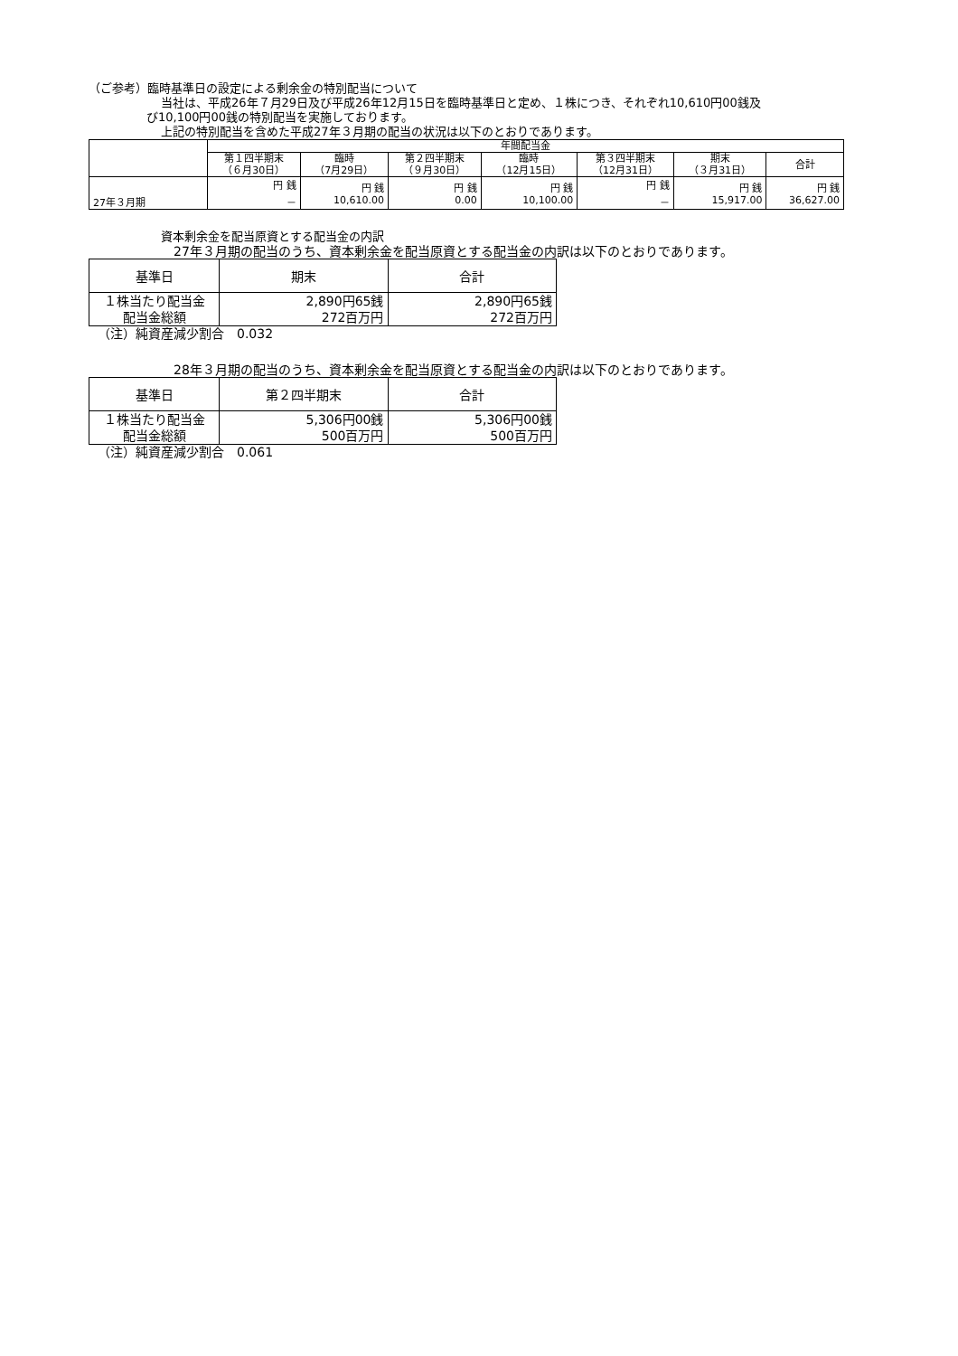（ご参考）臨時基準日の設定による剰余金の特別配当について
当社は、平成26年７月29日及び平成26年12月15日を臨時基準日と定め、１株につき、それぞれ10,610円00銭及
び10,100円00銭の特別配当を実施しております。
上記の特別配当を含めた平成27年３月期の配当の状況は以下のとおりであります。
| | 年間配当金 | | | | | | |
| --- | --- | --- | --- | --- | --- | --- | --- |
| | 第１四半期末 （６月30日） | 臨時 （7月29日） | 第２四半期末 （９月30日） | 臨時 （12月15日） | 第３四半期末 （12月31日） | 期末 （３月31日） | 合計 |
| 27年３月期 | 円 銭 － | 円 銭 10,610.00 | 円 銭 0.00 | 円 銭 10,100.00 | 円 銭 － | 円 銭 15,917.00 | 円 銭 36,627.00 |
資本剰余金を配当原資とする配当金の内訳
27年３月期の配当のうち、資本剰余金を配当原資とする配当金の内訳は以下のとおりであります。
| 基準日 | 期末 | 合計 |
| --- | --- | --- |
| １株当たり配当金 配当金総額 | 2,890円65銭 272百万円 | 2,890円65銭 272百万円 |
（注）純資産減少割合　0.032
28年３月期の配当のうち、資本剰余金を配当原資とする配当金の内訳は以下のとおりであります。
| 基準日 | 第２四半期末 | 合計 |
| --- | --- | --- |
| １株当たり配当金 配当金総額 | 5,306円00銭 500百万円 | 5,306円00銭 500百万円 |
（注）純資産減少割合　0.061